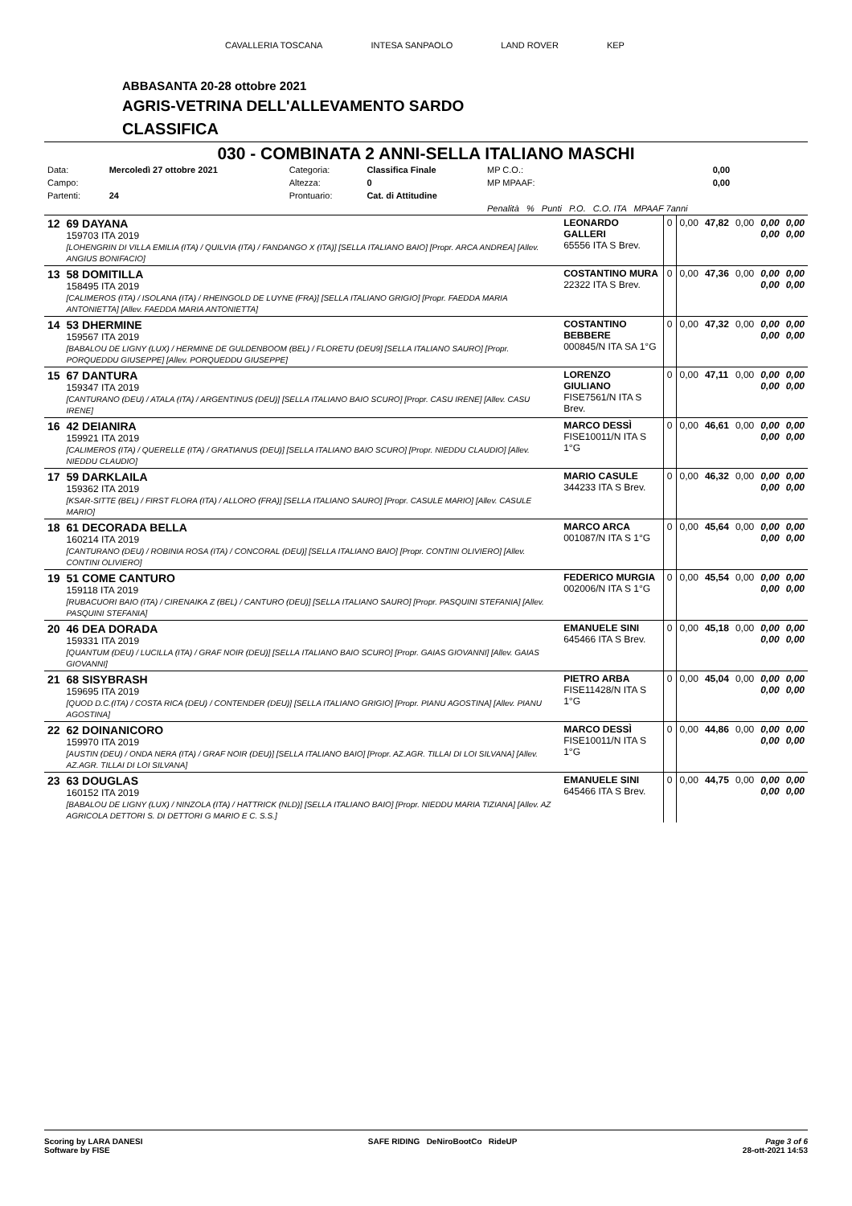CAVALLERIA TOSCANA INTESA SANPAOLO LAND ROVER KEP
ABBASANTA 20-28 ottobre 2021
AGRIS-VETRINA DELL'ALLEVAMENTO SARDO
CLASSIFICA
030 - COMBINATA 2 ANNI-SELLA ITALIANO MASCHI
| Data: | Mercoledì 27 ottobre 2021 | Categoria: | Classifica Finale | MP C.O.: | 0,00 |
| Campo: | | Altezza: | 0 | MP MPAAF: | 0,00 |
| Partenti: | 24 | Prontuario: | Cat. di Attitudine | | |
| | | | | Penalità % Punti P.O. C.O. ITA MPAAF 7anni | |
| 12 | 69 DAYANA 159703 ITA 2019 [LOHENGRIN DI VILLA EMILIA (ITA) / QUILVIA (ITA) / FANDANGO X (ITA)] [SELLA ITALIANO BAIO] [Propr. ARCA ANDREA] [Allev. ANGIUS BONIFACIO] | LEONARDO GALLERI 65556 ITA S Brev. | 0 | 0,00 | 47,82 | 0,00 | 0,00 0,00 | 0,00 0,00 |
| 13 | 58 DOMITILLA 158495 ITA 2019 [CALIMEROS (ITA) / ISOLANA (ITA) / RHEINGOLD DE LUYNE (FRA)] [SELLA ITALIANO GRIGIO] [Propr. FAEDDA MARIA ANTONIETTA] [Allev. FAEDDA MARIA ANTONIETTA] | COSTANTINO MURA 22322 ITA S Brev. | 0 | 0,00 | 47,36 | 0,00 | 0,00 0,00 | 0,00 0,00 |
| 14 | 53 DHERMINE 159567 ITA 2019 [BABALOU DE LIGNY (LUX) / HERMINE DE GULDENBOOM (BEL) / FLORETU (DEU9] [SELLA ITALIANO SAURO] [Propr. PORQUEDDU GIUSEPPE] [Allev. PORQUEDDU GIUSEPPE] | COSTANTINO BEBBERE 000845/N ITA SA 1°G | 0 | 0,00 | 47,32 | 0,00 | 0,00 0,00 | 0,00 0,00 |
| 15 | 67 DANTURA 159347 ITA 2019 [CANTURANO (DEU) / ATALA (ITA) / ARGENTINUS (DEU)] [SELLA ITALIANO BAIO SCURO] [Propr. CASU IRENE] [Allev. CASU IRENE] | LORENZO GIULIANO FISE7561/N ITA S Brev. | 0 | 0,00 | 47,11 | 0,00 | 0,00 0,00 | 0,00 0,00 |
| 16 | 42 DEIANIRA 159921 ITA 2019 [CALIMEROS (ITA) / QUERELLE (ITA) / GRATIANUS (DEU)] [SELLA ITALIANO BAIO SCURO] [Propr. NIEDDU CLAUDIO] [Allev. NIEDDU CLAUDIO] | MARCO DESSÌ FISE10011/N ITA S 1°G | 0 | 0,00 | 46,61 | 0,00 | 0,00 0,00 | 0,00 0,00 |
| 17 | 59 DARKLAILA 159362 ITA 2019 [KSAR-SITTE (BEL) / FIRST FLORA (ITA) / ALLORO (FRA)] [SELLA ITALIANO SAURO] [Propr. CASULE MARIO] [Allev. CASULE MARIO] | MARIO CASULE 344233 ITA S Brev. | 0 | 0,00 | 46,32 | 0,00 | 0,00 0,00 | 0,00 0,00 |
| 18 | 61 DECORADA BELLA 160214 ITA 2019 [CANTURANO (DEU) / ROBINIA ROSA (ITA) / CONCORAL (DEU)] [SELLA ITALIANO BAIO] [Propr. CONTINI OLIVIERO] [Allev. CONTINI OLIVIERO] | MARCO ARCA 001087/N ITA S 1°G | 0 | 0,00 | 45,64 | 0,00 | 0,00 0,00 | 0,00 0,00 |
| 19 | 51 COME CANTURO 159118 ITA 2019 [RUBACUORI BAIO (ITA) / CIRENAIKA Z (BEL) / CANTURO (DEU)] [SELLA ITALIANO SAURO] [Propr. PASQUINI STEFANIA] [Allev. PASQUINI STEFANIA] | FEDERICO MURGIA 002006/N ITA S 1°G | 0 | 0,00 | 45,54 | 0,00 | 0,00 0,00 | 0,00 0,00 |
| 20 | 46 DEA DORADA 159331 ITA 2019 [QUANTUM (DEU) / LUCILLA (ITA) / GRAF NOIR (DEU)] [SELLA ITALIANO BAIO SCURO] [Propr. GAIAS GIOVANNI] [Allev. GAIAS GIOVANNI] | EMANUELE SINI 645466 ITA S Brev. | 0 | 0,00 | 45,18 | 0,00 | 0,00 0,00 | 0,00 0,00 |
| 21 | 68 SISYBRASH 159695 ITA 2019 [QUOD D.C.(ITA) / COSTA RICA (DEU) / CONTENDER (DEU)] [SELLA ITALIANO GRIGIO] [Propr. PIANU AGOSTINA] [Allev. PIANU AGOSTINA] | PIETRO ARBA FISE11428/N ITA S 1°G | 0 | 0,00 | 45,04 | 0,00 | 0,00 0,00 | 0,00 0,00 |
| 22 | 62 DOINANICORO 159970 ITA 2019 [AUSTIN (DEU) / ONDA NERA (ITA) / GRAF NOIR (DEU)] [SELLA ITALIANO BAIO] [Propr. AZ.AGR. TILLAI DI LOI SILVANA] [Allev. AZ.AGR. TILLAI DI LOI SILVANA] | MARCO DESSÌ FISE10011/N ITA S 1°G | 0 | 0,00 | 44,86 | 0,00 | 0,00 0,00 | 0,00 0,00 |
| 23 | 63 DOUGLAS 160152 ITA 2019 [BABALOU DE LIGNY (LUX) / NINZOLA (ITA) / HATTRICK (NLD)] [SELLA ITALIANO BAIO] [Propr. NIEDDU MARIA TIZIANA] [Allev. AZ AGRICOLA DETTORI S. DI DETTORI G MARIO E C. S.S.] | EMANUELE SINI 645466 ITA S Brev. | 0 | 0,00 | 44,75 | 0,00 | 0,00 0,00 | 0,00 0,00 |
Scoring by LARA DANESI
Software by FISE SAFE RIDING DeNiroBootCo RideUP Page 3 of 6
28-ott-2021 14:53